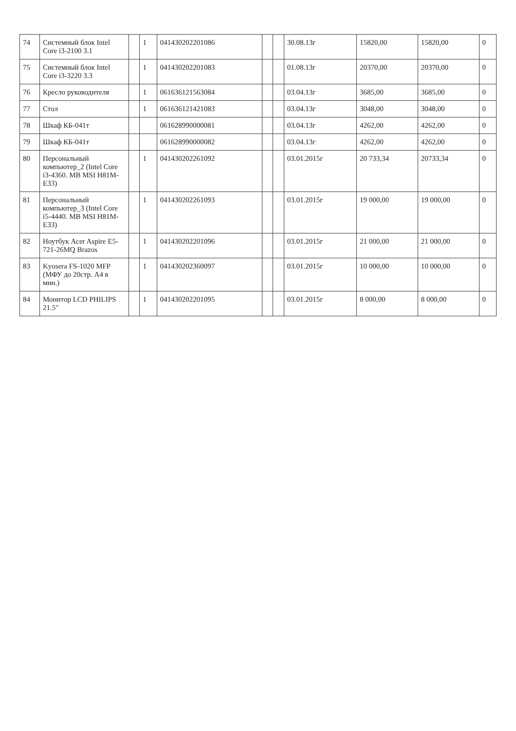| 74 | Системный блок Intel Core i3-2100 3.1 | | 1 | 041430202201086 | | | 30.08.13г | 15820,00 | 15820,00 | 0 |
| 75 | Системный блок Intel Core i3-3220 3.3 | | 1 | 041430202201083 | | | 01.08.13г | 20370,00 | 20370,00 | 0 |
| 76 | Кресло руководителя | | 1 | 061636121563084 | | | 03.04.13г | 3685,00 | 3685,00 | 0 |
| 77 | Стол | | 1 | 061636121421083 | | | 03.04.13г | 3048,00 | 3048,00 | 0 |
| 78 | Шкаф КБ-041т | | | 061628990000081 | | | 03.04.13г | 4262,00 | 4262,00 | 0 |
| 79 | Шкаф КБ-041т | | | 061628990000082 | | | 03.04.13г | 4262,00 | 4262,00 | 0 |
| 80 | Персональный компьютер_2 (Intel Core i3-4360. MB MSI H81M-E33) | | 1 | 041430202261092 | | | 03.01.2015г | 20 733,34 | 20733,34 | 0 |
| 81 | Персональный компьютер_3 (Intel Core i5-4440. MB MSI H81M-E33) | | 1 | 041430202261093 | | | 03.01.2015г | 19 000,00 | 19 000,00 | 0 |
| 82 | Ноутбук Acer Aspire E5-721-26MQ Brazos | | 1 | 041430202201096 | | | 03.01.2015г | 21 000,00 | 21 000,00 | 0 |
| 83 | Kyosera FS-1020 MFP (МФУ до 20стр. А4 в мин.) | | 1 | 041430202360097 | | | 03.01.2015г | 10 000,00 | 10 000,00 | 0 |
| 84 | Монитор LCD PHILIPS 21.5" | | 1 | 041430202201095 | | | 03.01.2015г | 8 000,00 | 8 000,00 | 0 |